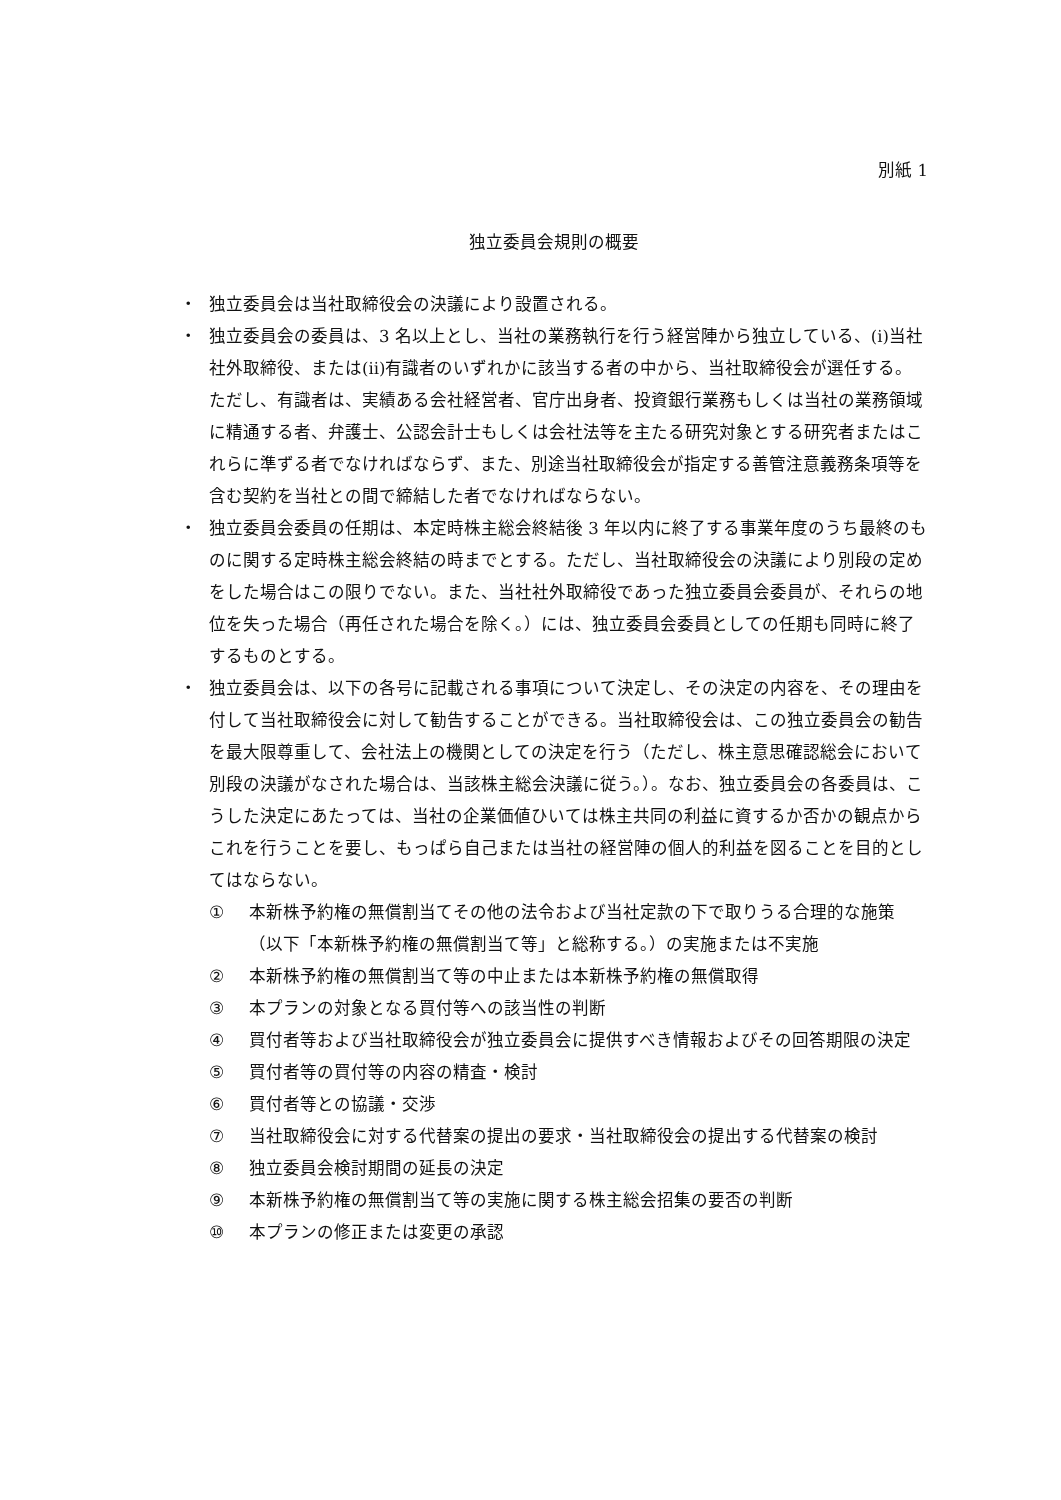別紙 1
独立委員会規則の概要
・ 独立委員会は当社取締役会の決議により設置される。
・ 独立委員会の委員は、3 名以上とし、当社の業務執行を行う経営陣から独立している、(i)当社社外取締役、または(ii)有識者のいずれかに該当する者の中から、当社取締役会が選任する。ただし、有識者は、実績ある会社経営者、官庁出身者、投資銀行業務もしくは当社の業務領域に精通する者、弁護士、公認会計士もしくは会社法等を主たる研究対象とする研究者またはこれらに準ずる者でなければならず、また、別途当社取締役会が指定する善管注意義務条項等を含む契約を当社との間で締結した者でなければならない。
・ 独立委員会委員の任期は、本定時株主総会終結後 3 年以内に終了する事業年度のうち最終のものに関する定時株主総会終結の時までとする。ただし、当社取締役会の決議により別段の定めをした場合はこの限りでない。また、当社社外取締役であった独立委員会委員が、それらの地位を失った場合（再任された場合を除く。）には、独立委員会委員としての任期も同時に終了するものとする。
・ 独立委員会は、以下の各号に記載される事項について決定し、その決定の内容を、その理由を付して当社取締役会に対して勧告することができる。当社取締役会は、この独立委員会の勧告を最大限尊重して、会社法上の機関としての決定を行う（ただし、株主意思確認総会において別段の決議がなされた場合は、当該株主総会決議に従う。）。なお、独立委員会の各委員は、こうした決定にあたっては、当社の企業価値ひいては株主共同の利益に資するか否かの観点からこれを行うことを要し、もっぱら自己または当社の経営陣の個人的利益を図ることを目的としてはならない。
① 本新株予約権の無償割当てその他の法令および当社定款の下で取りうる合理的な施策（以下「本新株予約権の無償割当て等」と総称する。）の実施または不実施
② 本新株予約権の無償割当て等の中止または本新株予約権の無償取得
③ 本プランの対象となる買付等への該当性の判断
④ 買付者等および当社取締役会が独立委員会に提供すべき情報およびその回答期限の決定
⑤ 買付者等の買付等の内容の精査・検討
⑥ 買付者等との協議・交渉
⑦ 当社取締役会に対する代替案の提出の要求・当社取締役会の提出する代替案の検討
⑧ 独立委員会検討期間の延長の決定
⑨ 本新株予約権の無償割当て等の実施に関する株主総会招集の要否の判断
⑩ 本プランの修正または変更の承認